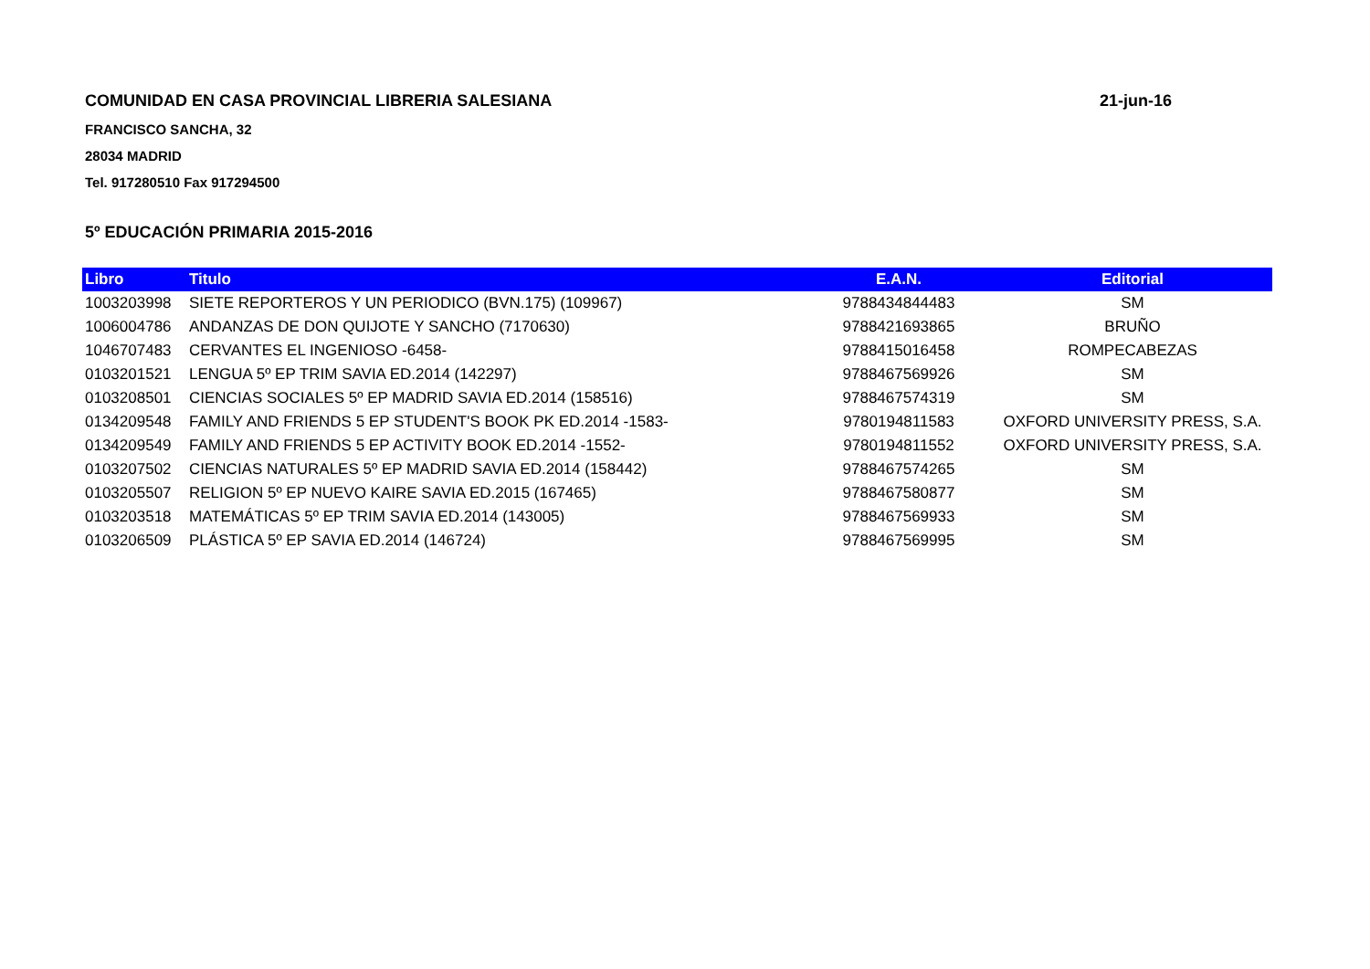COMUNIDAD EN CASA PROVINCIAL LIBRERIA SALESIANA 21-jun-16
FRANCISCO SANCHA, 32
28034 MADRID
Tel. 917280510 Fax 917294500
5º EDUCACIÓN PRIMARIA 2015-2016
| Libro | Titulo | E.A.N. | Editorial |
| --- | --- | --- | --- |
| 1003203998 | SIETE REPORTEROS Y UN PERIODICO (BVN.175) (109967) | 9788434844483 | SM |
| 1006004786 | ANDANZAS DE DON QUIJOTE Y SANCHO (7170630) | 9788421693865 | BRUÑO |
| 1046707483 | CERVANTES EL INGENIOSO -6458- | 9788415016458 | ROMPECABEZAS |
| 0103201521 | LENGUA 5º EP TRIM SAVIA ED.2014 (142297) | 9788467569926 | SM |
| 0103208501 | CIENCIAS SOCIALES 5º EP MADRID SAVIA ED.2014 (158516) | 9788467574319 | SM |
| 0134209548 | FAMILY AND FRIENDS 5 EP STUDENT'S BOOK PK ED.2014 -1583- | 9780194811583 | OXFORD UNIVERSITY PRESS, S.A. |
| 0134209549 | FAMILY AND FRIENDS 5 EP ACTIVITY BOOK ED.2014 -1552- | 9780194811552 | OXFORD UNIVERSITY PRESS, S.A. |
| 0103207502 | CIENCIAS NATURALES 5º EP MADRID SAVIA ED.2014 (158442) | 9788467574265 | SM |
| 0103205507 | RELIGION 5º EP NUEVO KAIRE SAVIA ED.2015 (167465) | 9788467580877 | SM |
| 0103203518 | MATEMÁTICAS 5º EP TRIM SAVIA ED.2014 (143005) | 9788467569933 | SM |
| 0103206509 | PLÁSTICA 5º EP SAVIA ED.2014 (146724) | 9788467569995 | SM |